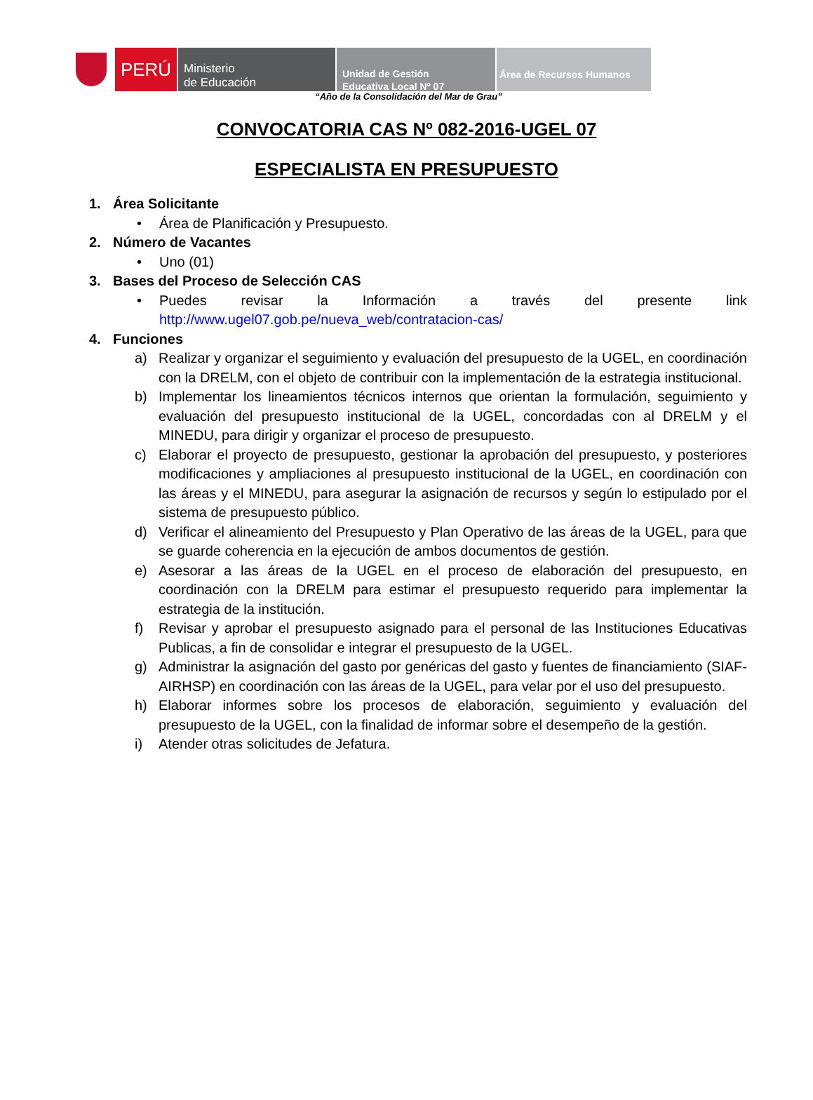PERÚ
Ministerio
de Educación
Unidad de Gestión
Educativa Local Nº 07
Área de Recursos Humanos
“Año de la Consolidación del Mar de Grau”
CONVOCATORIA CAS Nº 082-2016-UGEL 07
ESPECIALISTA EN PRESUPUESTO
1. Área Solicitante
• Área de Planificación y Presupuesto.
2. Número de Vacantes
• Uno (01)
3. Bases del Proceso de Selección CAS
• Puedes revisar la Información a través del presente link
http://www.ugel07.gob.pe/nueva_web/contratacion-cas/
4. Funciones
a) Realizar y organizar el seguimiento y evaluación del presupuesto de la UGEL, en coordinación con la DRELM, con el objeto de contribuir con la implementación de la estrategia institucional.
b) Implementar los lineamientos técnicos internos que orientan la formulación, seguimiento y evaluación del presupuesto institucional de la UGEL, concordadas con al DRELM y el MINEDU, para dirigir y organizar el proceso de presupuesto.
c) Elaborar el proyecto de presupuesto, gestionar la aprobación del presupuesto, y posteriores modificaciones y ampliaciones al presupuesto institucional de la UGEL, en coordinación con las áreas y el MINEDU, para asegurar la asignación de recursos y según lo estipulado por el sistema de presupuesto público.
d) Verificar el alineamiento del Presupuesto y Plan Operativo de las áreas de la UGEL, para que se guarde coherencia en la ejecución de ambos documentos de gestión.
e) Asesorar a las áreas de la UGEL en el proceso de elaboración del presupuesto, en coordinación con la DRELM para estimar el presupuesto requerido para implementar la estrategia de la institución.
f) Revisar y aprobar el presupuesto asignado para el personal de las Instituciones Educativas Publicas, a fin de consolidar e integrar el presupuesto de la UGEL.
g) Administrar la asignación del gasto por genéricas del gasto y fuentes de financiamiento (SIAF-AIRHSP) en coordinación con las áreas de la UGEL, para velar por el uso del presupuesto.
h) Elaborar informes sobre los procesos de elaboración, seguimiento y evaluación del presupuesto de la UGEL, con la finalidad de informar sobre el desempeño de la gestión.
i) Atender otras solicitudes de Jefatura.